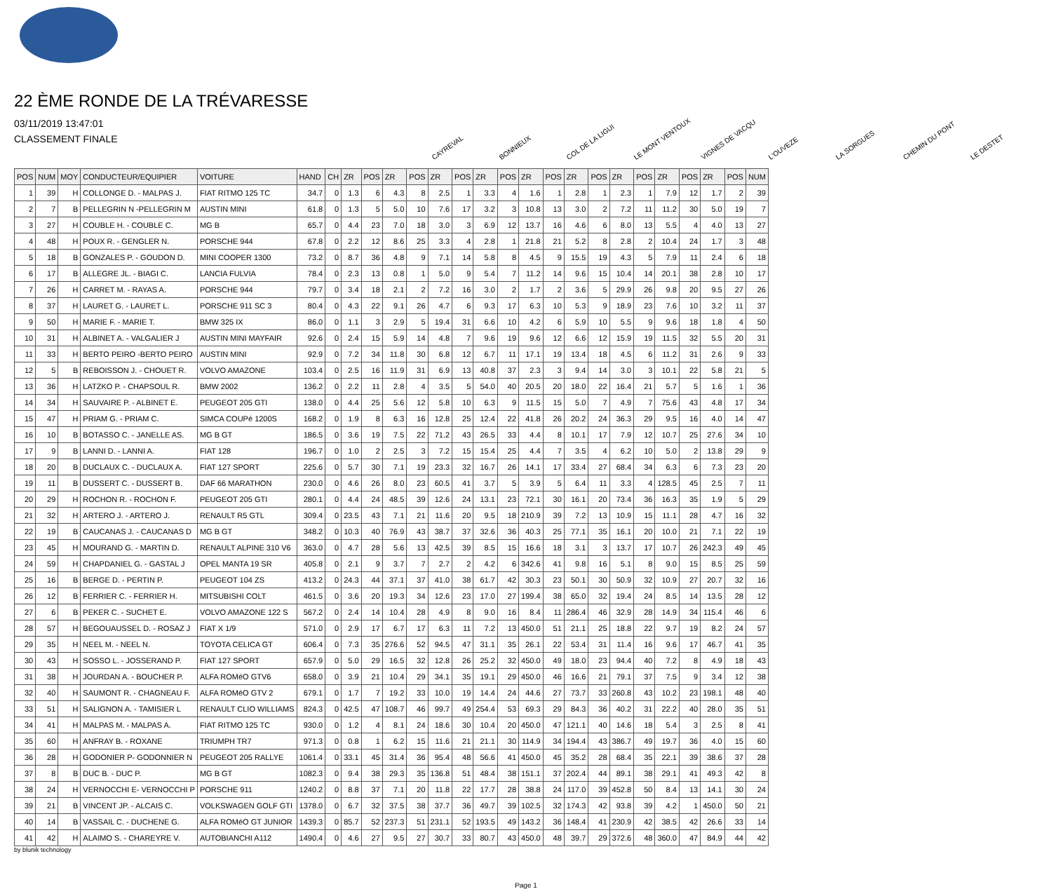22 ÈME RONDE DE LA TRÉVARESSE
03/11/2019 13:47:01
CLASSEMENT FINALE
CAYREVAL BONNIEUX COL DE LA LIGUI LE MONT VENTOUX VIGNES DE VACQU L'OUVEZE LA SORGUES CHEMIN DU PONT LE DESTET
| POS | NUM | MOY | CONDUCTEUR/EQUIPIER | VOITURE | HAND | CH | ZR | POS | ZR | POS | ZR | POS | ZR | POS | ZR | POS | ZR | POS | ZR | POS | ZR | POS | ZR | POS | NUM |
| --- | --- | --- | --- | --- | --- | --- | --- | --- | --- | --- | --- | --- | --- | --- | --- | --- | --- | --- | --- | --- | --- | --- | --- | --- | --- |
| 1 | 39 | H | COLLONGE D. - MALPAS J. | FIAT RITMO 125 TC | 34.7 | 0 | 1.3 | 6 | 4.3 | 8 | 2.5 | 1 | 3.3 | 4 | 1.6 | 1 | 2.8 | 1 | 2.3 | 1 | 7.9 | 12 | 1.7 | 2 | 39 |
| 2 | 7 | B | PELLEGRIN N -PELLEGRIN M | AUSTIN MINI | 61.8 | 0 | 1.3 | 5 | 5.0 | 10 | 7.6 | 17 | 3.2 | 3 | 10.8 | 13 | 3.0 | 2 | 7.2 | 11 | 11.2 | 30 | 5.0 | 19 | 7 |
| 3 | 27 | H | COUBLE H. - COUBLE C. | MG B | 65.7 | 0 | 4.4 | 23 | 7.0 | 18 | 3.0 | 3 | 6.9 | 12 | 13.7 | 16 | 4.6 | 6 | 8.0 | 13 | 5.5 | 4 | 4.0 | 13 | 27 |
| 4 | 48 | H | POUX R. - GENGLER N. | PORSCHE 944 | 67.8 | 0 | 2.2 | 12 | 8.6 | 25 | 3.3 | 4 | 2.8 | 1 | 21.8 | 21 | 5.2 | 8 | 2.8 | 2 | 10.4 | 24 | 1.7 | 3 | 48 |
| 5 | 18 | B | GONZALES P. - GOUDON D. | MINI COOPER 1300 | 73.2 | 0 | 8.7 | 36 | 4.8 | 9 | 7.1 | 14 | 5.8 | 8 | 4.5 | 9 | 15.5 | 19 | 4.3 | 5 | 7.9 | 11 | 2.4 | 6 | 18 |
| 6 | 17 | B | ALLEGRE JL. - BIAGI C. | LANCIA FULVIA | 78.4 | 0 | 2.3 | 13 | 0.8 | 1 | 5.0 | 9 | 5.4 | 7 | 11.2 | 14 | 9.6 | 15 | 10.4 | 14 | 20.1 | 38 | 2.8 | 10 | 17 |
| 7 | 26 | H | CARRET M. - RAYAS A. | PORSCHE 944 | 79.7 | 0 | 3.4 | 18 | 2.1 | 2 | 7.2 | 16 | 3.0 | 2 | 1.7 | 2 | 3.6 | 5 | 29.9 | 26 | 9.8 | 20 | 9.5 | 27 | 26 |
| 8 | 37 | H | LAURET G. - LAURET L. | PORSCHE 911 SC 3 | 80.4 | 0 | 4.3 | 22 | 9.1 | 26 | 4.7 | 6 | 9.3 | 17 | 6.3 | 10 | 5.3 | 9 | 18.9 | 23 | 7.6 | 10 | 3.2 | 11 | 37 |
| 9 | 50 | H | MARIE F. - MARIE T. | BMW 325 IX | 86.0 | 0 | 1.1 | 3 | 2.9 | 5 | 19.4 | 31 | 6.6 | 10 | 4.2 | 6 | 5.9 | 10 | 5.5 | 9 | 9.6 | 18 | 1.8 | 4 | 50 |
| 10 | 31 | H | ALBINET A. - VALGALIER J | AUSTIN MINI MAYFAIR | 92.6 | 0 | 2.4 | 15 | 5.9 | 14 | 4.8 | 7 | 9.6 | 19 | 9.6 | 12 | 6.6 | 12 | 15.9 | 19 | 11.5 | 32 | 5.5 | 20 | 31 |
| 11 | 33 | H | BERTO PEIRO -BERTO PEIRO | AUSTIN MINI | 92.9 | 0 | 7.2 | 34 | 11.8 | 30 | 6.8 | 12 | 6.7 | 11 | 17.1 | 19 | 13.4 | 18 | 4.5 | 6 | 11.2 | 31 | 2.6 | 9 | 33 |
| 12 | 5 | B | REBOISSON J. - CHOUET R. | VOLVO AMAZONE | 103.4 | 0 | 2.5 | 16 | 11.9 | 31 | 6.9 | 13 | 40.8 | 37 | 2.3 | 3 | 9.4 | 14 | 3.0 | 3 | 10.1 | 22 | 5.8 | 21 | 5 |
| 13 | 36 | H | LATZKO P. - CHAPSOUL R. | BMW 2002 | 136.2 | 0 | 2.2 | 11 | 2.8 | 4 | 3.5 | 5 | 54.0 | 40 | 20.5 | 20 | 18.0 | 22 | 16.4 | 21 | 5.7 | 5 | 1.6 | 1 | 36 |
| 14 | 34 | H | SAUVAIRE P. - ALBINET E. | PEUGEOT 205 GTI | 138.0 | 0 | 4.4 | 25 | 5.6 | 12 | 5.8 | 10 | 6.3 | 9 | 11.5 | 15 | 5.0 | 7 | 4.9 | 7 | 75.6 | 43 | 4.8 | 17 | 34 |
| 15 | 47 | H | PRIAM G. - PRIAM C. | SIMCA COUPé 1200S | 168.2 | 0 | 1.9 | 8 | 6.3 | 16 | 12.8 | 25 | 12.4 | 22 | 41.8 | 26 | 20.2 | 24 | 36.3 | 29 | 9.5 | 16 | 4.0 | 14 | 47 |
| 16 | 10 | B | BOTASSO C. - JANELLE AS. | MG B GT | 186.5 | 0 | 3.6 | 19 | 7.5 | 22 | 71.2 | 43 | 26.5 | 33 | 4.4 | 8 | 10.1 | 17 | 7.9 | 12 | 10.7 | 25 | 27.6 | 34 | 10 |
| 17 | 9 | B | LANNI D. - LANNI A. | FIAT 128 | 196.7 | 0 | 1.0 | 2 | 2.5 | 3 | 7.2 | 15 | 15.4 | 25 | 4.4 | 7 | 3.5 | 4 | 6.2 | 10 | 5.0 | 2 | 13.8 | 29 | 9 |
| 18 | 20 | B | DUCLAUX C. - DUCLAUX A. | FIAT 127 SPORT | 225.6 | 0 | 5.7 | 30 | 7.1 | 19 | 23.3 | 32 | 16.7 | 26 | 14.1 | 17 | 33.4 | 27 | 68.4 | 34 | 6.3 | 6 | 7.3 | 23 | 20 |
| 19 | 11 | B | DUSSERT C. - DUSSERT B. | DAF 66 MARATHON | 230.0 | 0 | 4.6 | 26 | 8.0 | 23 | 60.5 | 41 | 3.7 | 5 | 3.9 | 5 | 6.4 | 11 | 3.3 | 4 | 128.5 | 45 | 2.5 | 7 | 11 |
| 20 | 29 | H | ROCHON R. - ROCHON F. | PEUGEOT 205 GTI | 280.1 | 0 | 4.4 | 24 | 48.5 | 39 | 12.6 | 24 | 13.1 | 23 | 72.1 | 30 | 16.1 | 20 | 73.4 | 36 | 16.3 | 35 | 1.9 | 5 | 29 |
| 21 | 32 | H | ARTERO J. - ARTERO J. | RENAULT R5 GTL | 309.4 | 0 | 23.5 | 43 | 7.1 | 21 | 11.6 | 20 | 9.5 | 18 | 210.9 | 39 | 7.2 | 13 | 10.9 | 15 | 11.1 | 28 | 4.7 | 16 | 32 |
| 22 | 19 | B | CAUCANAS J. - CAUCANAS D | MG B GT | 348.2 | 0 | 10.3 | 40 | 76.9 | 43 | 38.7 | 37 | 32.6 | 36 | 40.3 | 25 | 77.1 | 35 | 16.1 | 20 | 10.0 | 21 | 7.1 | 22 | 19 |
| 23 | 45 | H | MOURAND G. - MARTIN D. | RENAULT ALPINE 310 V6 | 363.0 | 0 | 4.7 | 28 | 5.6 | 13 | 42.5 | 39 | 8.5 | 15 | 16.6 | 18 | 3.1 | 3 | 13.7 | 17 | 10.7 | 26 | 242.3 | 49 | 45 |
| 24 | 59 | H | CHAPDANIEL G. - GASTAL J | OPEL MANTA 19 SR | 405.8 | 0 | 2.1 | 9 | 3.7 | 7 | 2.7 | 2 | 4.2 | 6 | 342.6 | 41 | 9.8 | 16 | 5.1 | 8 | 9.0 | 15 | 8.5 | 25 | 59 |
| 25 | 16 | B | BERGE D. - PERTIN P. | PEUGEOT 104 ZS | 413.2 | 0 | 24.3 | 44 | 37.1 | 37 | 41.0 | 38 | 61.7 | 42 | 30.3 | 23 | 50.1 | 30 | 50.9 | 32 | 10.9 | 27 | 20.7 | 32 | 16 |
| 26 | 12 | B | FERRIER C. - FERRIER H. | MITSUBISHI COLT | 461.5 | 0 | 3.6 | 20 | 19.3 | 34 | 12.6 | 23 | 17.0 | 27 | 199.4 | 38 | 65.0 | 32 | 19.4 | 24 | 8.5 | 14 | 13.5 | 28 | 12 |
| 27 | 6 | B | PEKER C. - SUCHET E. | VOLVO AMAZONE 122 S | 567.2 | 0 | 2.4 | 14 | 10.4 | 28 | 4.9 | 8 | 9.0 | 16 | 8.4 | 11 | 286.4 | 46 | 32.9 | 28 | 14.9 | 34 | 115.4 | 46 | 6 |
| 28 | 57 | H | BEGOUAUSSEL D. - ROSAZ J | FIAT X 1/9 | 571.0 | 0 | 2.9 | 17 | 6.7 | 17 | 6.3 | 11 | 7.2 | 13 | 450.0 | 51 | 21.1 | 25 | 18.8 | 22 | 9.7 | 19 | 8.2 | 24 | 57 |
| 29 | 35 | H | NEEL M. - NEEL N. | TOYOTA CELICA GT | 606.4 | 0 | 7.3 | 35 | 276.6 | 52 | 94.5 | 47 | 31.1 | 35 | 26.1 | 22 | 53.4 | 31 | 11.4 | 16 | 9.6 | 17 | 46.7 | 41 | 35 |
| 30 | 43 | H | SOSSO L. - JOSSERAND P. | FIAT 127 SPORT | 657.9 | 0 | 5.0 | 29 | 16.5 | 32 | 12.8 | 26 | 25.2 | 32 | 450.0 | 49 | 18.0 | 23 | 94.4 | 40 | 7.2 | 8 | 4.9 | 18 | 43 |
| 31 | 38 | H | JOURDAN A. - BOUCHER P. | ALFA ROMéO GTV6 | 658.0 | 0 | 3.9 | 21 | 10.4 | 29 | 34.1 | 35 | 19.1 | 29 | 450.0 | 46 | 16.6 | 21 | 79.1 | 37 | 7.5 | 9 | 3.4 | 12 | 38 |
| 32 | 40 | H | SAUMONT R. - CHAGNEAU F. | ALFA ROMéO GTV 2 | 679.1 | 0 | 1.7 | 7 | 19.2 | 33 | 10.0 | 19 | 14.4 | 24 | 44.6 | 27 | 73.7 | 33 | 260.8 | 43 | 10.2 | 23 | 198.1 | 48 | 40 |
| 33 | 51 | H | SALIGNON A. - TAMISIER L | RENAULT CLIO WILLIAMS | 824.3 | 0 | 42.5 | 47 | 108.7 | 46 | 99.7 | 49 | 254.4 | 53 | 69.3 | 29 | 84.3 | 36 | 40.2 | 31 | 22.2 | 40 | 28.0 | 35 | 51 |
| 34 | 41 | H | MALPAS M. - MALPAS A. | FIAT RITMO 125 TC | 930.0 | 0 | 1.2 | 4 | 8.1 | 24 | 18.6 | 30 | 10.4 | 20 | 450.0 | 47 | 121.1 | 40 | 14.6 | 18 | 5.4 | 3 | 2.5 | 8 | 41 |
| 35 | 60 | H | ANFRAY B. - ROXANE | TRIUMPH TR7 | 971.3 | 0 | 0.8 | 1 | 6.2 | 15 | 11.6 | 21 | 21.1 | 30 | 114.9 | 34 | 194.4 | 43 | 386.7 | 49 | 19.7 | 36 | 4.0 | 15 | 60 |
| 36 | 28 | H | GODONIER P- GODONNIER N | PEUGEOT 205 RALLYE | 1061.4 | 0 | 33.1 | 45 | 31.4 | 36 | 95.4 | 48 | 56.6 | 41 | 450.0 | 45 | 35.2 | 28 | 68.4 | 35 | 22.1 | 39 | 38.6 | 37 | 28 |
| 37 | 8 | B | DUC B. - DUC P. | MG B GT | 1082.3 | 0 | 9.4 | 38 | 29.3 | 35 | 136.8 | 51 | 48.4 | 38 | 151.1 | 37 | 202.4 | 44 | 89.1 | 38 | 29.1 | 41 | 49.3 | 42 | 8 |
| 38 | 24 | H | VERNOCCHI E- VERNOCCHI P | PORSCHE 911 | 1240.2 | 0 | 8.8 | 37 | 7.1 | 20 | 11.8 | 22 | 17.7 | 28 | 38.8 | 24 | 117.0 | 39 | 452.8 | 50 | 8.4 | 13 | 14.1 | 30 | 24 |
| 39 | 21 | B | VINCENT JP. - ALCAIS C. | VOLKSWAGEN GOLF GTI | 1378.0 | 0 | 6.7 | 32 | 37.5 | 38 | 37.7 | 36 | 49.7 | 39 | 102.5 | 32 | 174.3 | 42 | 93.8 | 39 | 4.2 | 1 | 450.0 | 50 | 21 |
| 40 | 14 | B | VASSAIL C. - DUCHENE G. | ALFA ROMéO GT JUNIOR | 1439.3 | 0 | 85.7 | 52 | 237.3 | 51 | 231.1 | 52 | 193.5 | 49 | 143.2 | 36 | 148.4 | 41 | 230.9 | 42 | 38.5 | 42 | 26.6 | 33 | 14 |
| 41 | 42 | H | ALAIMO S. - CHAREYRE V. | AUTOBIANCHI A112 | 1490.4 | 0 | 4.6 | 27 | 9.5 | 27 | 30.7 | 33 | 80.7 | 43 | 450.0 | 48 | 39.7 | 29 | 372.6 | 48 | 360.0 | 47 | 84.9 | 44 | 42 |
by blunik technology
Page 1